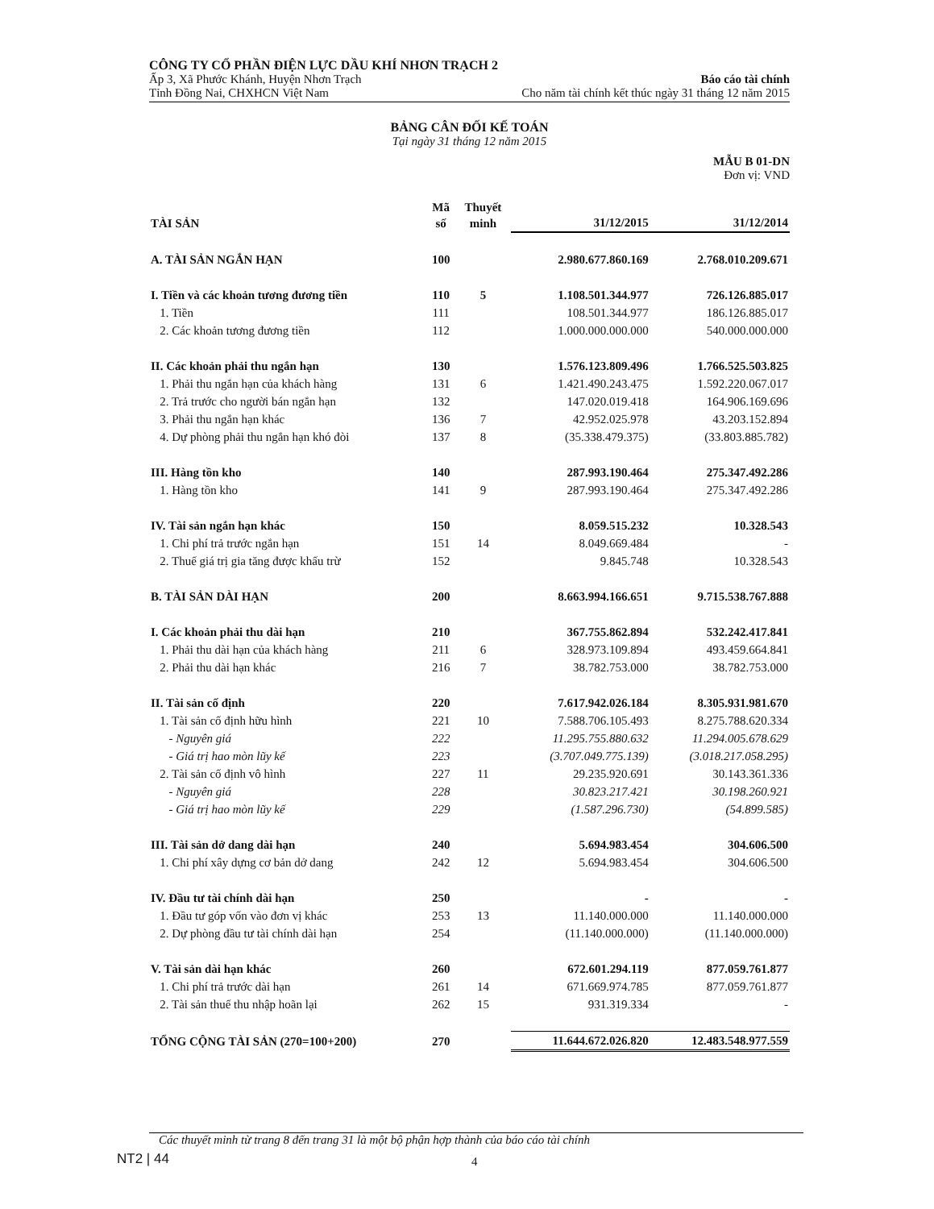CÔNG TY CỔ PHẦN ĐIỆN LỰC DẦU KHÍ NHƠN TRẠCH 2
Ấp 3, Xã Phước Khánh, Huyện Nhơn Trạch Báo cáo tài chính
Tỉnh Đồng Nai, CHXHCN Việt Nam Cho năm tài chính kết thúc ngày 31 tháng 12 năm 2015
BẢNG CÂN ĐỐI KẾ TOÁN
Tại ngày 31 tháng 12 năm 2015
MẪU B 01-DN
Đơn vị: VND
| TÀI SẢN | Mã số | Thuyết minh | 31/12/2015 | 31/12/2014 |
| --- | --- | --- | --- | --- |
| A. TÀI SẢN NGẮN HẠN | 100 | | 2.980.677.860.169 | 2.768.010.209.671 |
| I. Tiền và các khoản tương đương tiền | 110 | 5 | 1.108.501.344.977 | 726.126.885.017 |
| 1. Tiền | 111 | | 108.501.344.977 | 186.126.885.017 |
| 2. Các khoản tương đương tiền | 112 | | 1.000.000.000.000 | 540.000.000.000 |
| II. Các khoản phải thu ngắn hạn | 130 | | 1.576.123.809.496 | 1.766.525.503.825 |
| 1. Phải thu ngắn hạn của khách hàng | 131 | 6 | 1.421.490.243.475 | 1.592.220.067.017 |
| 2. Trả trước cho người bán ngắn hạn | 132 | | 147.020.019.418 | 164.906.169.696 |
| 3. Phải thu ngắn hạn khác | 136 | 7 | 42.952.025.978 | 43.203.152.894 |
| 4. Dự phòng phải thu ngắn hạn khó đòi | 137 | 8 | (35.338.479.375) | (33.803.885.782) |
| III. Hàng tồn kho | 140 | | 287.993.190.464 | 275.347.492.286 |
| 1. Hàng tồn kho | 141 | 9 | 287.993.190.464 | 275.347.492.286 |
| IV. Tài sản ngắn hạn khác | 150 | | 8.059.515.232 | 10.328.543 |
| 1. Chi phí trả trước ngắn hạn | 151 | 14 | 8.049.669.484 | - |
| 2. Thuế giá trị gia tăng được khấu trừ | 152 | | 9.845.748 | 10.328.543 |
| B. TÀI SẢN DÀI HẠN | 200 | | 8.663.994.166.651 | 9.715.538.767.888 |
| I. Các khoản phải thu dài hạn | 210 | | 367.755.862.894 | 532.242.417.841 |
| 1. Phải thu dài hạn của khách hàng | 211 | 6 | 328.973.109.894 | 493.459.664.841 |
| 2. Phải thu dài hạn khác | 216 | 7 | 38.782.753.000 | 38.782.753.000 |
| II. Tài sản cố định | 220 | | 7.617.942.026.184 | 8.305.931.981.670 |
| 1. Tài sản cố định hữu hình | 221 | 10 | 7.588.706.105.493 | 8.275.788.620.334 |
| - Nguyên giá | 222 | | 11.295.755.880.632 | 11.294.005.678.629 |
| - Giá trị hao mòn lũy kế | 223 | | (3.707.049.775.139) | (3.018.217.058.295) |
| 2. Tài sản cố định vô hình | 227 | 11 | 29.235.920.691 | 30.143.361.336 |
| - Nguyên giá | 228 | | 30.823.217.421 | 30.198.260.921 |
| - Giá trị hao mòn lũy kế | 229 | | (1.587.296.730) | (54.899.585) |
| III. Tài sản dở dang dài hạn | 240 | | 5.694.983.454 | 304.606.500 |
| 1. Chi phí xây dựng cơ bản dở dang | 242 | 12 | 5.694.983.454 | 304.606.500 |
| IV. Đầu tư tài chính dài hạn | 250 | | - | - |
| 1. Đầu tư góp vốn vào đơn vị khác | 253 | 13 | 11.140.000.000 | 11.140.000.000 |
| 2. Dự phòng đầu tư tài chính dài hạn | 254 | | (11.140.000.000) | (11.140.000.000) |
| V. Tài sản dài hạn khác | 260 | | 672.601.294.119 | 877.059.761.877 |
| 1. Chi phí trả trước dài hạn | 261 | 14 | 671.669.974.785 | 877.059.761.877 |
| 2. Tài sản thuế thu nhập hoãn lại | 262 | 15 | 931.319.334 | - |
| TỔNG CỘNG TÀI SẢN (270=100+200) | 270 | | 11.644.672.026.820 | 12.483.548.977.559 |
Các thuyết minh từ trang 8 đến trang 31 là một bộ phận hợp thành của báo cáo tài chính
NT2 | 44 4